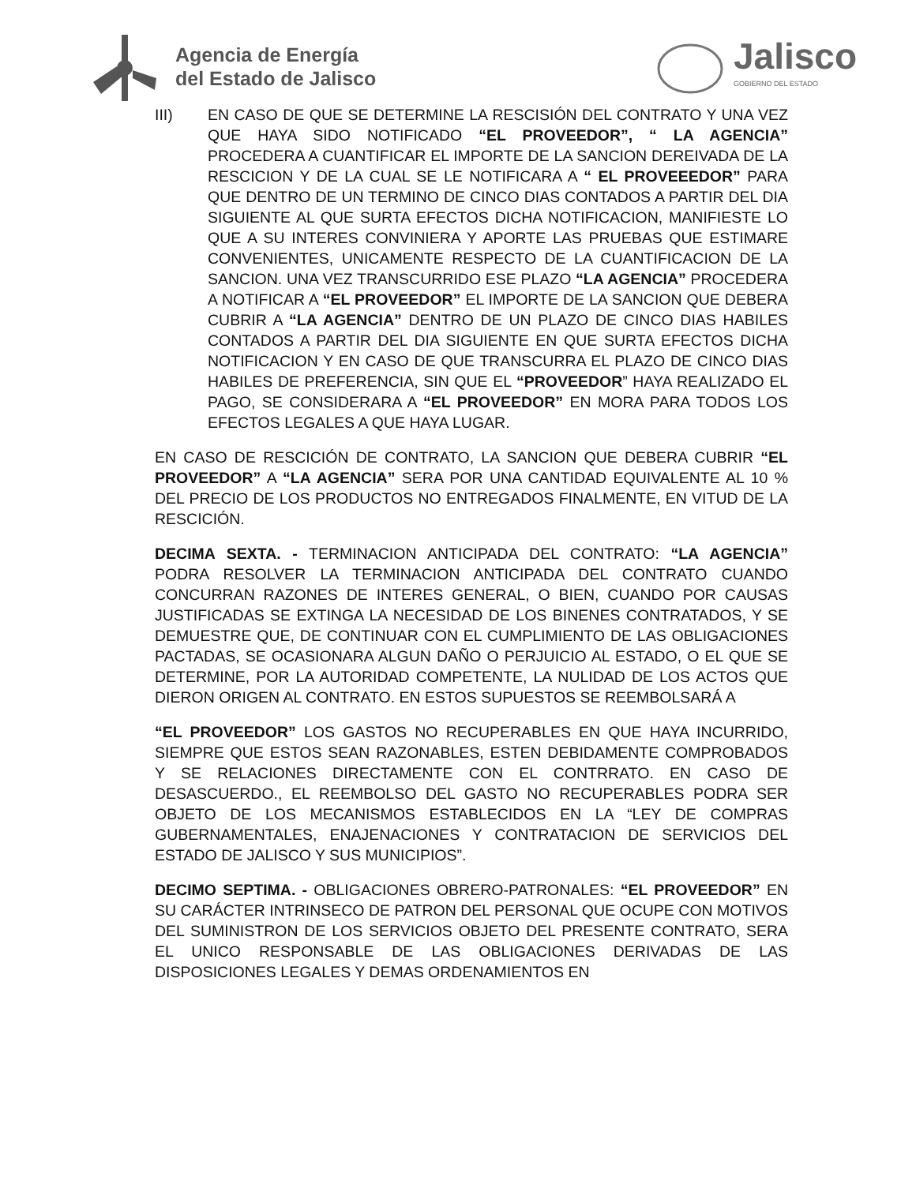Agencia de Energía
del Estado de Jalisco
Jalisco
GOBIERNO DEL ESTADO
III) EN CASO DE QUE SE DETERMINE LA RESCISIÓN DEL CONTRATO Y UNA VEZ QUE HAYA SIDO NOTIFICADO “EL PROVEEDOR”, “ LA AGENCIA” PROCEDERA A CUANTIFICAR EL IMPORTE DE LA SANCION DEREIVADA DE LA RESCICION Y DE LA CUAL SE LE NOTIFICARA A “ EL PROVEEEDOR” PARA QUE DENTRO DE UN TERMINO DE CINCO DIAS CONTADOS A PARTIR DEL DIA SIGUIENTE AL QUE SURTA EFECTOS DICHA NOTIFICACION, MANIFIESTE LO QUE A SU INTERES CONVINIERA Y APORTE LAS PRUEBAS QUE ESTIMARE CONVENIENTES, UNICAMENTE RESPECTO DE LA CUANTIFICACION DE LA SANCION. UNA VEZ TRANSCURRIDO ESE PLAZO “LA AGENCIA” PROCEDERA A NOTIFICAR A “EL PROVEEDOR” EL IMPORTE DE LA SANCION QUE DEBERA CUBRIR A “LA AGENCIA” DENTRO DE UN PLAZO DE CINCO DIAS HABILES CONTADOS A PARTIR DEL DIA SIGUIENTE EN QUE SURTA EFECTOS DICHA NOTIFICACION Y EN CASO DE QUE TRANSCURRA EL PLAZO DE CINCO DIAS HABILES DE PREFERENCIA, SIN QUE EL “PROVEEDOR” HAYA REALIZADO EL PAGO, SE CONSIDERARA A “EL PROVEEDOR” EN MORA PARA TODOS LOS EFECTOS LEGALES A QUE HAYA LUGAR.
EN CASO DE RESCICIÓN DE CONTRATO, LA SANCION QUE DEBERA CUBRIR “EL PROVEEDOR” A “LA AGENCIA” SERA POR UNA CANTIDAD EQUIVALENTE AL 10 % DEL PRECIO DE LOS PRODUCTOS NO ENTREGADOS FINALMENTE, EN VITUD DE LA RESCICIÓN.
DECIMA SEXTA. - TERMINACION ANTICIPADA DEL CONTRATO: “LA AGENCIA” PODRA RESOLVER LA TERMINACION ANTICIPADA DEL CONTRATO CUANDO CONCURRAN RAZONES DE INTERES GENERAL, O BIEN, CUANDO POR CAUSAS JUSTIFICADAS SE EXTINGA LA NECESIDAD DE LOS BINENES CONTRATADOS, Y SE DEMUESTRE QUE, DE CONTINUAR CON EL CUMPLIMIENTO DE LAS OBLIGACIONES PACTADAS, SE OCASIONARA ALGUN DAÑO O PERJUICIO AL ESTADO, O EL QUE SE DETERMINE, POR LA AUTORIDAD COMPETENTE, LA NULIDAD DE LOS ACTOS QUE DIERON ORIGEN AL CONTRATO. EN ESTOS SUPUESTOS SE REEMBOLSARÁ A
“EL PROVEEDOR” LOS GASTOS NO RECUPERABLES EN QUE HAYA INCURRIDO, SIEMPRE QUE ESTOS SEAN RAZONABLES, ESTEN DEBIDAMENTE COMPROBADOS Y SE RELACIONES DIRECTAMENTE CON EL CONTRRATO. EN CASO DE DESASCUERDO., EL REEMBOLSO DEL GASTO NO RECUPERABLES PODRA SER OBJETO DE LOS MECANISMOS ESTABLECIDOS EN LA “LEY DE COMPRAS GUBERNAMENTALES, ENAJENACIONES Y CONTRATACION DE SERVICIOS DEL ESTADO DE JALISCO Y SUS MUNICIPIOS”.
DECIMO SEPTIMA. - OBLIGACIONES OBRERO-PATRONALES: “EL PROVEEDOR” EN SU CARÁCTER INTRINSECO DE PATRON DEL PERSONAL QUE OCUPE CON MOTIVOS DEL SUMINISTRON DE LOS SERVICIOS OBJETO DEL PRESENTE CONTRATO, SERA EL UNICO RESPONSABLE DE LAS OBLIGACIONES DERIVADAS DE LAS DISPOSICIONES LEGALES Y DEMAS ORDENAMIENTOS EN